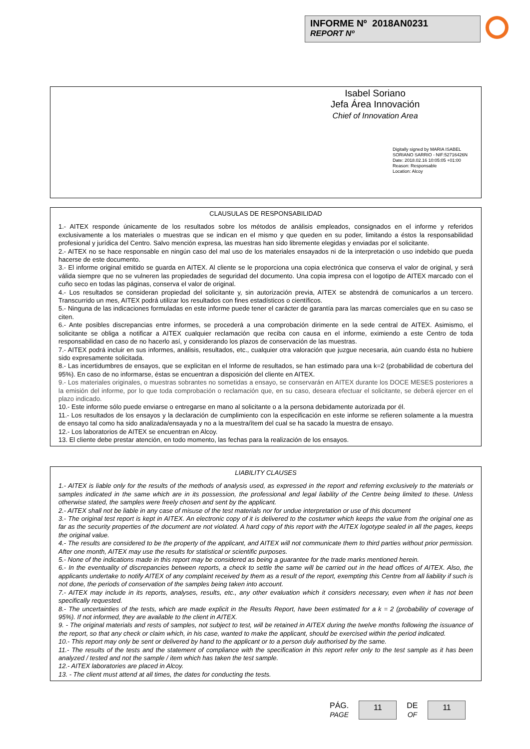INFORME Nº 2018AN0231
REPORT Nº
Isabel Soriano
Jefa Área Innovación
Chief of Innovation Area
Digitally signed by MARIA ISABEL
SORIANO SARRIO - NIF:52716426N
Date: 2018.02.16 10:05:05 +01:00
Reason: Responsable
Location: Alcoy
CLAUSULAS DE RESPONSABILIDAD
1.- AITEX responde únicamente de los resultados sobre los métodos de análisis empleados, consignados en el informe y referidos exclusivamente a los materiales o muestras que se indican en el mismo y que queden en su poder, limitando a éstos la responsabilidad profesional y jurídica del Centro. Salvo mención expresa, las muestras han sido libremente elegidas y enviadas por el solicitante.
2.- AITEX no se hace responsable en ningún caso del mal uso de los materiales ensayados ni de la interpretación o uso indebido que pueda hacerse de este documento.
3.- El informe original emitido se guarda en AITEX. Al cliente se le proporciona una copia electrónica que conserva el valor de original, y será válida siempre que no se vulneren las propiedades de seguridad del documento. Una copia impresa con el logotipo de AITEX marcado con el cuño seco en todas las páginas, conserva el valor de original.
4.- Los resultados se consideran propiedad del solicitante y, sin autorización previa, AITEX se abstendrá de comunicarlos a un tercero. Transcurrido un mes, AITEX podrá utilizar los resultados con fines estadísticos o científicos.
5.- Ninguna de las indicaciones formuladas en este informe puede tener el carácter de garantía para las marcas comerciales que en su caso se citen.
6.- Ante posibles discrepancias entre informes, se procederá a una comprobación dirimente en la sede central de AITEX. Asimismo, el solicitante se obliga a notificar a AITEX cualquier reclamación que reciba con causa en el informe, eximiendo a este Centro de toda responsabilidad en caso de no hacerlo así, y considerando los plazos de conservación de las muestras.
7.- AITEX podrá incluir en sus informes, análisis, resultados, etc., cualquier otra valoración que juzgue necesaria, aún cuando ésta no hubiere sido expresamente solicitada.
8.- Las incertidumbres de ensayos, que se explicitan en el Informe de resultados, se han estimado para una k=2 (probabilidad de cobertura del 95%). En caso de no informarse, éstas se encuentran a disposición del cliente en AITEX.
9.- Los materiales originales, o muestras sobrantes no sometidas a ensayo, se conservarán en AITEX durante los DOCE MESES posteriores a la emisión del informe, por lo que toda comprobación o reclamación que, en su caso, deseara efectuar el solicitante, se deberá ejercer en el plazo indicado.
10.- Este informe sólo puede enviarse o entregarse en mano al solicitante o a la persona debidamente autorizada por él.
11.- Los resultados de los ensayos y la declaración de cumplimiento con la especificación en este informe se refieren solamente a la muestra de ensayo tal como ha sido analizada/ensayada y no a la muestra/ítem del cual se ha sacado la muestra de ensayo.
12.- Los laboratorios de AITEX se encuentran en Alcoy.
13. El cliente debe prestar atención, en todo momento, las fechas para la realización de los ensayos.
LIABILITY CLAUSES
1.- AITEX is liable only for the results of the methods of analysis used, as expressed in the report and referring exclusively to the materials or samples indicated in the same which are in its possession, the professional and legal liability of the Centre being limited to these. Unless otherwise stated, the samples were freely chosen and sent by the applicant.
2.- AITEX shall not be liable in any case of misuse of the test materials nor for undue interpretation or use of this document
3.- The original test report is kept in AITEX. An electronic copy of it is delivered to the costumer which keeps the value from the original one as far as the security properties of the document are not violated. A hard copy of this report with the AITEX logotype sealed in all the pages, keeps the original value.
4.- The results are considered to be the property of the applicant, and AITEX will not communicate them to third parties without prior permission. After one month, AITEX may use the results for statistical or scientific purposes.
5.- None of the indications made in this report may be considered as being a guarantee for the trade marks mentioned herein.
6.- In the eventuality of discrepancies between reports, a check to settle the same will be carried out in the head offices of AITEX. Also, the applicants undertake to notify AITEX of any complaint received by them as a result of the report, exempting this Centre from all liability if such is not done, the periods of conservation of the samples being taken into account.
7.- AITEX may include in its reports, analyses, results, etc., any other evaluation which it considers necessary, even when it has not been specifically requested.
8.- The uncertainties of the tests, which are made explicit in the Results Report, have been estimated for a k = 2 (probability of coverage of 95%). If not informed, they are available to the client in AITEX.
9. - The original materials and rests of samples, not subject to test, will be retained in AITEX during the twelve months following the issuance of the report, so that any check or claim which, in his case, wanted to make the applicant, should be exercised within the period indicated.
10.- This report may only be sent or delivered by hand to the applicant or to a person duly authorised by the same.
11.- The results of the tests and the statement of compliance with the specification in this report refer only to the test sample as it has been analyzed / tested and not the sample / item which has taken the test sample.
12.- AITEX laboratories are placed in Alcoy.
13. - The client must attend at all times, the dates for conducting the tests.
PÁG.
PAGE
11
DE
OF
11